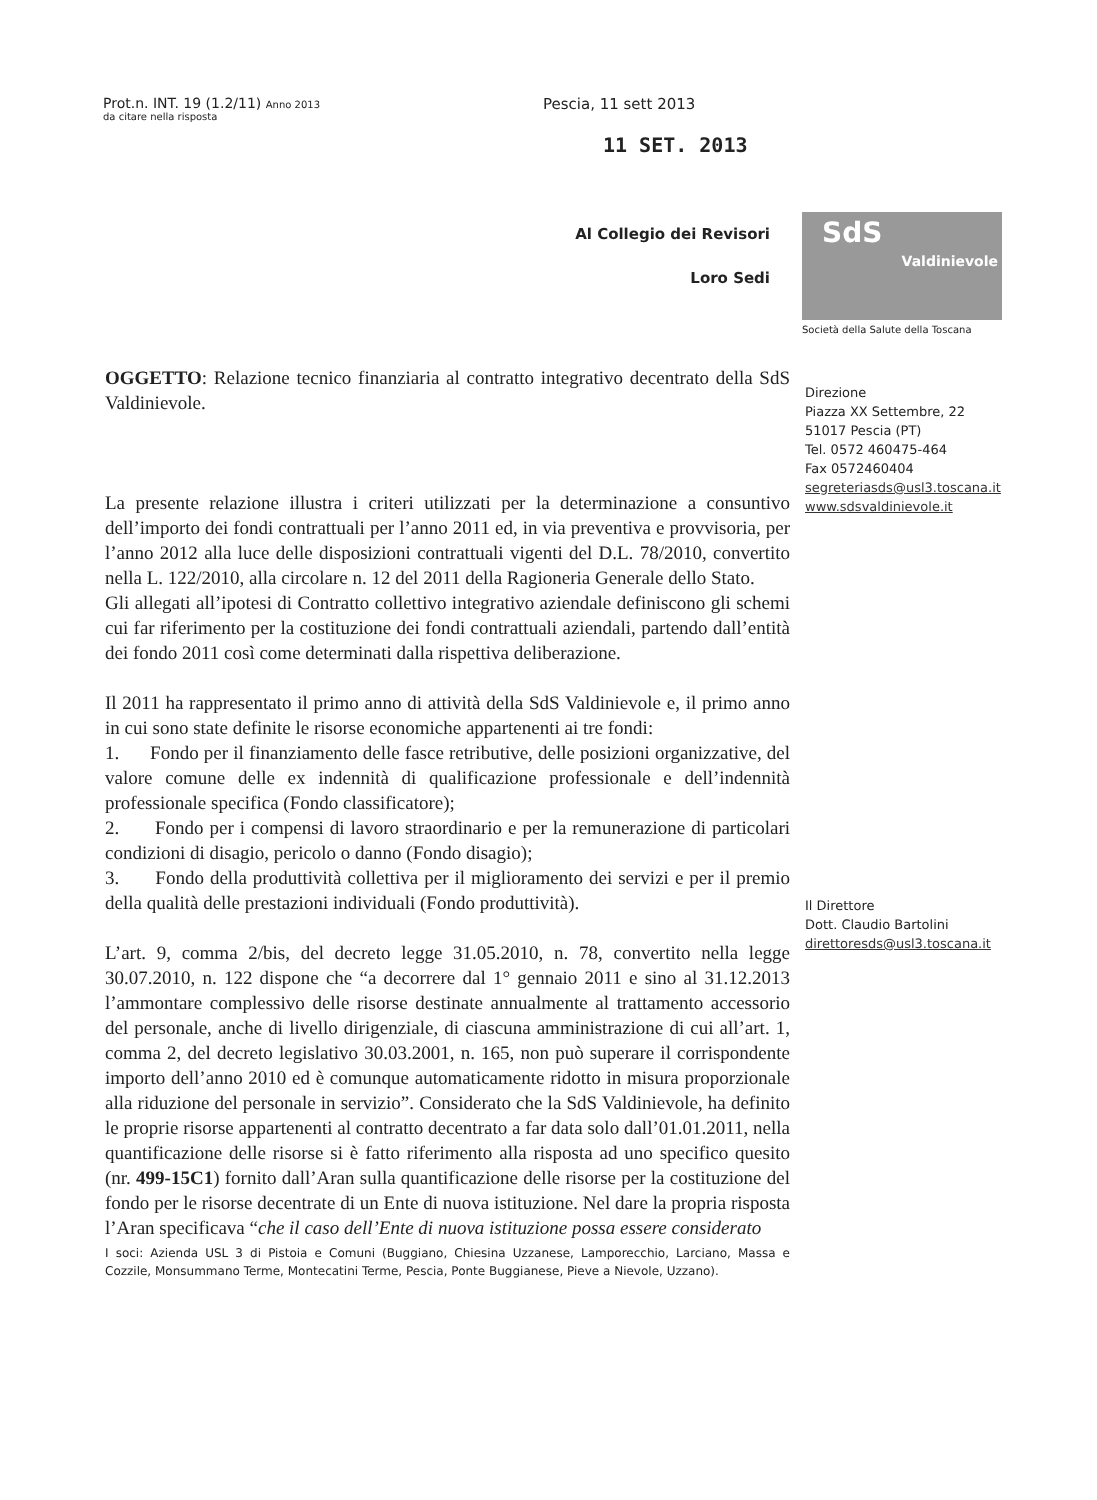Prot.n. INT. 19 (1.2/11) Anno 2013
da citare nella risposta
Pescia, 11 sett 2013
11 SET. 2013
Al Collegio dei Revisori
Loro Sedi
SdS
Valdinievole
Società della Salute della Toscana
OGGETTO: Relazione tecnico finanziaria al contratto integrativo decentrato della SdS Valdinievole.
La presente relazione illustra i criteri utilizzati per la determinazione a consuntivo dell’importo dei fondi contrattuali per l’anno 2011 ed, in via preventiva e provvisoria, per l’anno 2012 alla luce delle disposizioni contrattuali vigenti del D.L. 78/2010, convertito nella L. 122/2010, alla circolare n. 12 del 2011 della Ragioneria Generale dello Stato.
Gli allegati all’ipotesi di Contratto collettivo integrativo aziendale definiscono gli schemi cui far riferimento per la costituzione dei fondi contrattuali aziendali, partendo dall’entità dei fondo 2011 così come determinati dalla rispettiva deliberazione.
Il 2011 ha rappresentato il primo anno di attività della SdS Valdinievole e, il primo anno in cui sono state definite le risorse economiche appartenenti ai tre fondi:
1. Fondo per il finanziamento delle fasce retributive, delle posizioni organizzative, del valore comune delle ex indennità di qualificazione professionale e dell’indennità professionale specifica (Fondo classificatore);
2. Fondo per i compensi di lavoro straordinario e per la remunerazione di particolari condizioni di disagio, pericolo o danno (Fondo disagio);
3. Fondo della produttività collettiva per il miglioramento dei servizi e per il premio della qualità delle prestazioni individuali (Fondo produttività).
L’art. 9, comma 2/bis, del decreto legge 31.05.2010, n. 78, convertito nella legge 30.07.2010, n. 122 dispone che “a decorrere dal 1° gennaio 2011 e sino al 31.12.2013 l’ammontare complessivo delle risorse destinate annualmente al trattamento accessorio del personale, anche di livello dirigenziale, di ciascuna amministrazione di cui all’art. 1, comma 2, del decreto legislativo 30.03.2001, n. 165, non può superare il corrispondente importo dell’anno 2010 ed è comunque automaticamente ridotto in misura proporzionale alla riduzione del personale in servizio”. Considerato che la SdS Valdinievole, ha definito le proprie risorse appartenenti al contratto decentrato a far data solo dall’01.01.2011, nella quantificazione delle risorse si è fatto riferimento alla risposta ad uno specifico quesito (nr. 499-15C1) fornito dall’Aran sulla quantificazione delle risorse per la costituzione del fondo per le risorse decentrate di un Ente di nuova istituzione. Nel dare la propria risposta l’Aran specificava “che il caso dell’Ente di nuova istituzione possa essere considerato
I soci: Azienda USL 3 di Pistoia e Comuni (Buggiano, Chiesina Uzzanese, Lamporecchio, Larciano, Massa e Cozzile, Monsummano Terme, Montecatini Terme, Pescia, Ponte Buggianese, Pieve a Nievole, Uzzano).
Direzione
Piazza XX Settembre, 22
51017 Pescia (PT)
Tel. 0572 460475-464
Fax 0572460404
segreteriasds@usl3.toscana.it
www.sdsvaldinievole.it
Il Direttore
Dott. Claudio Bartolini
direttoresds@usl3.toscana.it